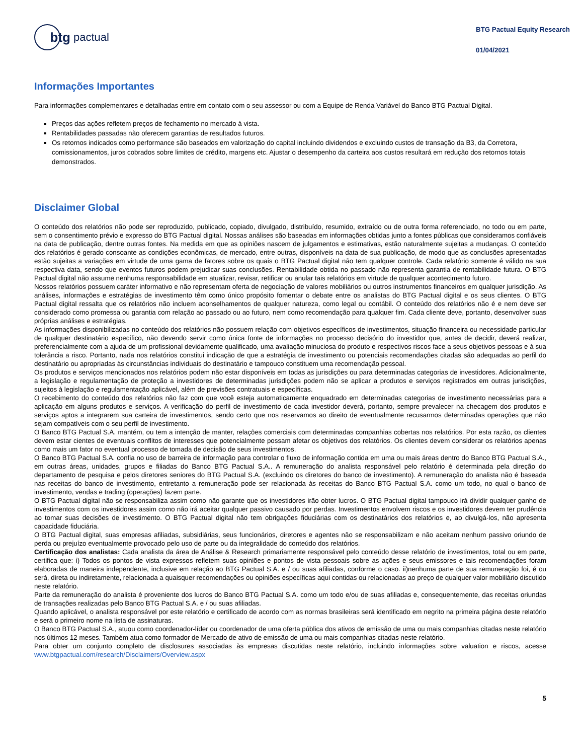btg
pactual
BTG Pactual Equity Research
01/04/2021
Informações Importantes
Para informações complementares e detalhadas entre em contato com o seu assessor ou com a Equipe de Renda Variável do Banco BTG Pactual Digital.
Preços das ações refletem preços de fechamento no mercado à vista.
Rentabilidades passadas não oferecem garantias de resultados futuros.
Os retornos indicados como performance são baseados em valorização do capital incluindo dividendos e excluindo custos de transação da B3, da Corretora, comissionamentos, juros cobrados sobre limites de crédito, margens etc. Ajustar o desempenho da carteira aos custos resultará em redução dos retornos totais demonstrados.
Disclaimer Global
O conteúdo dos relatórios não pode ser reproduzido, publicado, copiado, divulgado, distribuído, resumido, extraído ou de outra forma referenciado, no todo ou em parte, sem o consentimento prévio e expresso do BTG Pactual digital. Nossas análises são baseadas em informações obtidas junto a fontes públicas que consideramos confiáveis na data de publicação, dentre outras fontes. Na medida em que as opiniões nascem de julgamentos e estimativas, estão naturalmente sujeitas a mudanças. O conteúdo dos relatórios é gerado consoante as condições econômicas, de mercado, entre outras, disponíveis na data de sua publicação, de modo que as conclusões apresentadas estão sujeitas a variações em virtude de uma gama de fatores sobre os quais o BTG Pactual digital não tem qualquer controle. Cada relatório somente é válido na sua respectiva data, sendo que eventos futuros podem prejudicar suas conclusões. Rentabilidade obtida no passado não representa garantia de rentabilidade futura. O BTG Pactual digital não assume nenhuma responsabilidade em atualizar, revisar, retificar ou anular tais relatórios em virtude de qualquer acontecimento futuro.
Nossos relatórios possuem caráter informativo e não representam oferta de negociação de valores mobiliários ou outros instrumentos financeiros em qualquer jurisdição. As análises, informações e estratégias de investimento têm como único propósito fomentar o debate entre os analistas do BTG Pactual digital e os seus clientes. O BTG Pactual digital ressalta que os relatórios não incluem aconselhamentos de qualquer natureza, como legal ou contábil. O conteúdo dos relatórios não é e nem deve ser considerado como promessa ou garantia com relação ao passado ou ao futuro, nem como recomendação para qualquer fim. Cada cliente deve, portanto, desenvolver suas próprias análises e estratégias.
As informações disponibilizadas no conteúdo dos relatórios não possuem relação com objetivos específicos de investimentos, situação financeira ou necessidade particular de qualquer destinatário específico, não devendo servir como única fonte de informações no processo decisório do investidor que, antes de decidir, deverá realizar, preferencialmente com a ajuda de um profissional devidamente qualificado, uma avaliação minuciosa do produto e respectivos riscos face a seus objetivos pessoas e à sua tolerância a risco. Portanto, nada nos relatórios constitui indicação de que a estratégia de investimento ou potenciais recomendações citadas são adequadas ao perfil do destinatário ou apropriadas às circunstâncias individuais do destinatário e tampouco constituem uma recomendação pessoal.
Os produtos e serviços mencionados nos relatórios podem não estar disponíveis em todas as jurisdições ou para determinadas categorias de investidores. Adicionalmente, a legislação e regulamentação de proteção a investidores de determinadas jurisdições podem não se aplicar a produtos e serviços registrados em outras jurisdições, sujeitos à legislação e regulamentação aplicável, além de previsões contratuais e específicas.
O recebimento do conteúdo dos relatórios não faz com que você esteja automaticamente enquadrado em determinadas categorias de investimento necessárias para a aplicação em alguns produtos e serviços. A verificação do perfil de investimento de cada investidor deverá, portanto, sempre prevalecer na checagem dos produtos e serviços aptos a integrarem sua carteira de investimentos, sendo certo que nos reservamos ao direito de eventualmente recusarmos determinadas operações que não sejam compatíveis com o seu perfil de investimento.
O Banco BTG Pactual S.A. mantém, ou tem a intenção de manter, relações comerciais com determinadas companhias cobertas nos relatórios. Por esta razão, os clientes devem estar cientes de eventuais conflitos de interesses que potencialmente possam afetar os objetivos dos relatórios. Os clientes devem considerar os relatórios apenas como mais um fator no eventual processo de tomada de decisão de seus investimentos.
O Banco BTG Pactual S.A. confia no uso de barreira de informação para controlar o fluxo de informação contida em uma ou mais áreas dentro do Banco BTG Pactual S.A., em outras áreas, unidades, grupos e filiadas do Banco BTG Pactual S.A.. A remuneração do analista responsável pelo relatório é determinada pela direção do departamento de pesquisa e pelos diretores seniores do BTG Pactual S.A. (excluindo os diretores do banco de investimento). A remuneração do analista não é baseada nas receitas do banco de investimento, entretanto a remuneração pode ser relacionada às receitas do Banco BTG Pactual S.A. como um todo, no qual o banco de investimento, vendas e trading (operações) fazem parte.
O BTG Pactual digital não se responsabiliza assim como não garante que os investidores irão obter lucros. O BTG Pactual digital tampouco irá dividir qualquer ganho de investimentos com os investidores assim como não irá aceitar qualquer passivo causado por perdas. Investimentos envolvem riscos e os investidores devem ter prudência ao tomar suas decisões de investimento. O BTG Pactual digital não tem obrigações fiduciárias com os destinatários dos relatórios e, ao divulgá-los, não apresenta capacidade fiduciária.
O BTG Pactual digital, suas empresas afiliadas, subsidiárias, seus funcionários, diretores e agentes não se responsabilizam e não aceitam nenhum passivo oriundo de perda ou prejuízo eventualmente provocado pelo uso de parte ou da integralidade do conteúdo dos relatórios.
Certificação dos analistas: Cada analista da área de Análise & Research primariamente responsável pelo conteúdo desse relatório de investimentos, total ou em parte, certifica que: i) Todos os pontos de vista expressos refletem suas opiniões e pontos de vista pessoais sobre as ações e seus emissores e tais recomendações foram elaboradas de maneira independente, inclusive em relação ao BTG Pactual S.A. e / ou suas afiliadas, conforme o caso. ii)nenhuma parte de sua remuneração foi, é ou será, direta ou indiretamente, relacionada a quaisquer recomendações ou opiniões específicas aqui contidas ou relacionadas ao preço de qualquer valor mobiliário discutido neste relatório.
Parte da remuneração do analista é proveniente dos lucros do Banco BTG Pactual S.A. como um todo e/ou de suas afiliadas e, consequentemente, das receitas oriundas de transações realizadas pelo Banco BTG Pactual S.A. e / ou suas afiliadas.
Quando aplicável, o analista responsável por este relatório e certificado de acordo com as normas brasileiras será identificado em negrito na primeira página deste relatório e será o primeiro nome na lista de assinaturas.
O Banco BTG Pactual S.A., atuou como coordenador-líder ou coordenador de uma oferta pública dos ativos de emissão de uma ou mais companhias citadas neste relatório nos últimos 12 meses. Também atua como formador de Mercado de ativo de emissão de uma ou mais companhias citadas neste relatório.
Para obter um conjunto completo de disclosures associadas às empresas discutidas neste relatório, incluindo informações sobre valuation e riscos, acesse www.btgpactual.com/research/Disclaimers/Overview.aspx
5